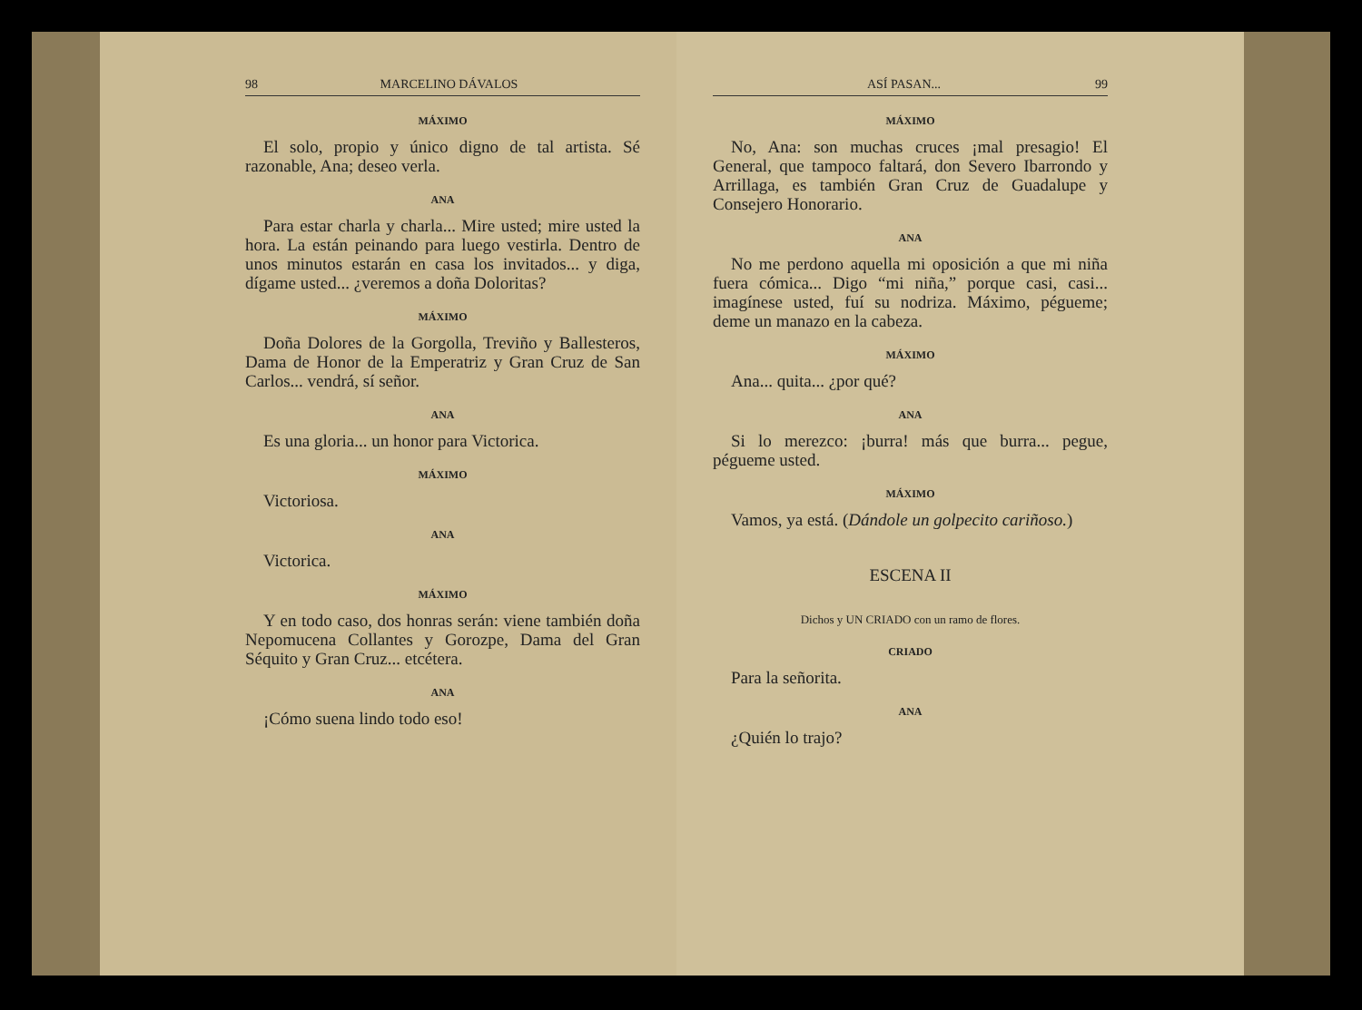98 MARCELINO DÁVALOS
MÁXIMO
El solo, propio y único digno de tal artista. Sé razonable, Ana; deseo verla.
ANA
Para estar charla y charla... Mire usted; mire usted la hora. La están peinando para luego vestirla. Dentro de unos minutos estarán en casa los invitados... y diga, dígame usted... ¿veremos a doña Doloritas?
MÁXIMO
Doña Dolores de la Gorgolla, Treviño y Ballesteros, Dama de Honor de la Emperatriz y Gran Cruz de San Carlos... vendrá, sí señor.
ANA
Es una gloria... un honor para Victorica.
MÁXIMO
Victoriosa.
ANA
Victorica.
MÁXIMO
Y en todo caso, dos honras serán: viene también doña Nepomucena Collantes y Gorozpe, Dama del Gran Séquito y Gran Cruz... etcétera.
ANA
¡Cómo suena lindo todo eso!
ASÍ PASAN... 99
MÁXIMO
No, Ana: son muchas cruces ¡mal presagio! El General, que tampoco faltará, don Severo Ibarrondo y Arrillaga, es también Gran Cruz de Guadalupe y Consejero Honorario.
ANA
No me perdono aquella mi oposición a que mi niña fuera cómica... Digo “mi niña,” porque casi, casi... imagínese usted, fuí su nodriza. Máximo, pégueme; deme un manazo en la cabeza.
MÁXIMO
Ana... quita... ¿por qué?
ANA
Si lo merezco: ¡burra! más que burra... pegue, pégueme usted.
MÁXIMO
Vamos, ya está. (Dándole un golpecito cariñoso.)
ESCENA II
Dichos y UN CRIADO con un ramo de flores.
CRIADO
Para la señorita.
ANA
¿Quién lo trajo?